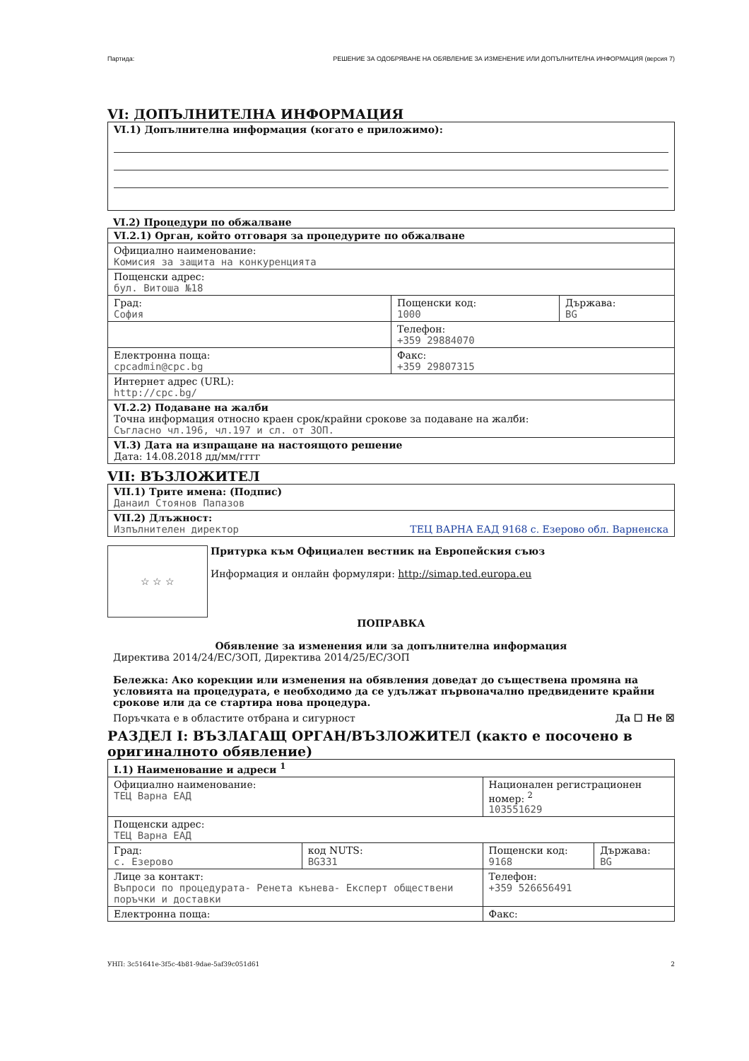Партида: РЕШЕНИЕ ЗА ОДОБРЯВАНЕ НА ОБЯВЛЕНИЕ ЗА ИЗМЕНЕНИЕ ИЛИ ДОПЪЛНИТЕЛНА ИНФОРМАЦИЯ (версия 7)
VI: ДОПЪЛНИТЕЛНА ИНФОРМАЦИЯ
| VI.1) Допълнителна информация (когато е приложимо): |
VI.2) Процедури по обжалване
| VI.2.1) Орган, който отговаря за процедурите по обжалване | | |
| Официално наименование: Комисия за защита на конкуренцията | | |
| Пощенски адрес: бул. Витоша №18 | | |
| Град: София | Пощенски код: 1000 | Държава: BG |
| | Телефон: +359 29884070 | |
| Електронна поща: cpcadmin@cpc.bg | Факс: +359 29807315 | |
| Интернет адрес (URL): http://cpc.bg/ | | |
| VI.2.2) Подаване на жалби Точна информация относно краен срок/крайни срокове за подаване на жалби: Съгласно чл.196, чл.197 и сл. от ЗОП. | | |
| VI.3) Дата на изпращане на настоящото решение Дата: 14.08.2018 дд/мм/гггг | | |
VII: ВЪЗЛОЖИТЕЛ
| VII.1) Трите имена: (Подпис) Данаил Стоянов Папазов |
| VII.2) Длъжност: Изпълнителен директор ТЕЦ ВАРНА ЕАД 9168 с. Езерово обл. Варненска |
☆ ☆ ☆
Притурка към Официален вестник на Европейския съюз
Информация и онлайн формуляри: http://simap.ted.europa.eu
ПОПРАВКА
Обявление за изменения или за допълнителна информация
Директива 2014/24/ЕС/ЗОП, Директива 2014/25/ЕС/ЗОП
Бележка: Ако корекции или изменения на обявления доведат до съществена промяна на условията на процедурата, е необходимо да се удължат първоначално предвидените крайни срокове или да се стартира нова процедура.
Поръчката е в областите отбрана и сигурност Да ☐ Не ☒
РАЗДЕЛ I: ВЪЗЛАГАЩ ОРГАН/ВЪЗЛОЖИТЕЛ (както е посочено в оригиналното обявление)
| I.1) Наименование и адреси <sup>1</sup> | | | |
| Официално наименование: ТЕЦ Варна ЕАД | | Национален регистрационен номер: <sup>2</sup> 103551629 | |
| Пощенски адрес: ТЕЦ Варна ЕАД | | | |
| Град: с. Езерово | код NUTS: BG331 | Пощенски код: 9168 | Държава: BG |
| Лице за контакт: Въпроси по процедурата- Ренета кънева- Експерт обществени поръчки и доставки | | Телефон: +359 526656491 | |
| Електронна поща: | | Факс: | |
УНП: 3c51641e-3f5c-4b81-9dae-5af39c051d61 2